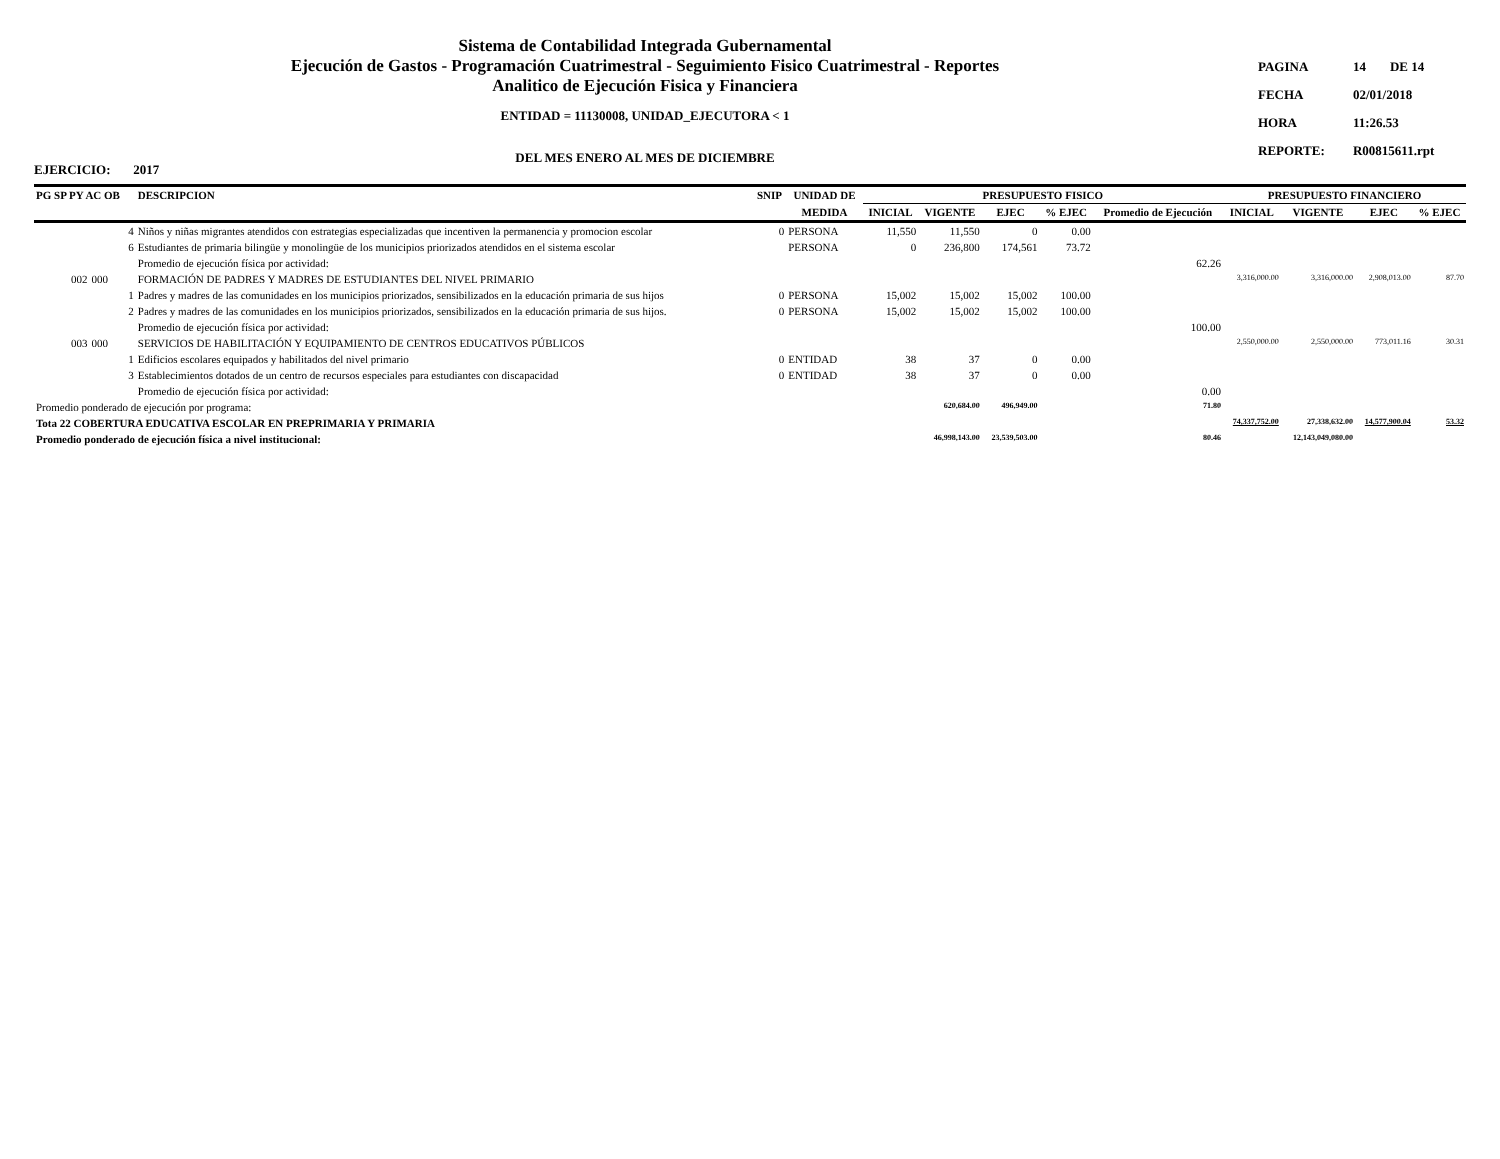Sistema de Contabilidad Integrada Gubernamental
Ejecución de Gastos - Programación Cuatrimestral - Seguimiento Fisico Cuatrimestral - Reportes
Analitico de Ejecución Fisica y Financiera
ENTIDAD = 11130008, UNIDAD_EJECUTORA < 1
DEL MES ENERO AL MES DE DICIEMBRE
| PAGINA | 14 | DE 14 |
| FECHA | 02/01/2018 | |
| HORA | 11:26.53 | |
| REPORTE: | R00815611.rpt | |
EJERCICIO: 2017
| PG SP PY AC OB | | | DESCRIPCION | SNIP | UNIDAD DE | PRESUPUESTO FISICO | | | | | PRESUPUESTO FINANCIERO | | | |
| --- | --- | --- | --- | --- | --- | --- | --- | --- | --- | --- | --- | --- | --- | --- |
| | | | | | MEDIDA | INICIAL | VIGENTE | EJEC | % EJEC | Promedio de Ejecución | INICIAL | VIGENTE | EJEC | % EJEC |
| | | 4 | Niños y niñas migrantes atendidos con estrategias especializadas que incentiven la permanencia y promocion escolar | 0 | PERSONA | 11,550 | 11,550 | 0 | 0.00 | | | | | |
| | | 6 | Estudiantes de primaria bilingüe y monolingüe de los municipios priorizados atendidos en el sistema escolar | | PERSONA | 0 | 236,800 | 174,561 | 73.72 | | | | | |
| | | | Promedio de ejecución física por actividad: | | | | | | | 62.26 | | | | |
| | 002 | 000 | FORMACIÓN DE PADRES Y MADRES DE ESTUDIANTES DEL NIVEL PRIMARIO | | | | | | | | 3,316,000.00 | 3,316,000.00 | 2,908,013.00 | 87.70 |
| | | 1 | Padres y madres de las comunidades en los municipios priorizados, sensibilizados en la educación primaria de sus hijos | 0 | PERSONA | 15,002 | 15,002 | 15,002 | 100.00 | | | | | |
| | | 2 | Padres y madres de las comunidades en los municipios priorizados, sensibilizados en la educación primaria de sus hijos. | 0 | PERSONA | 15,002 | 15,002 | 15,002 | 100.00 | | | | | |
| | | | Promedio de ejecución física por actividad: | | | | | | | 100.00 | | | | |
| | 003 | 000 | SERVICIOS DE HABILITACIÓN Y EQUIPAMIENTO DE CENTROS EDUCATIVOS PÚBLICOS | | | | | | | | 2,550,000.00 | 2,550,000.00 | 773,011.16 | 30.31 |
| | | 1 | Edificios escolares equipados y habilitados del nivel primario | 0 | ENTIDAD | 38 | 37 | 0 | 0.00 | | | | | |
| | | 3 | Establecimientos dotados de un centro de recursos especiales para estudiantes con discapacidad | 0 | ENTIDAD | 38 | 37 | 0 | 0.00 | | | | | |
| | | | Promedio de ejecución física por actividad: | | | | | | | 0.00 | | | | |
| Promedio ponderado de ejecución por programa: | | | | | | | 620,684.00 | 496,949.00 | | 71.80 | | | | |
| Tota 22 COBERTURA EDUCATIVA ESCOLAR EN PREPRIMARIA Y PRIMARIA | | | | | | | | | | | 74,337,752.00 | 27,338,632.00 | 14,577,900.04 | 53.32 |
| Promedio ponderado de ejecución física a nivel institucional: | | | | | | | 46,998,143.00 | 23,539,503.00 | | 80.46 | | 12,143,049,080.00 | | |